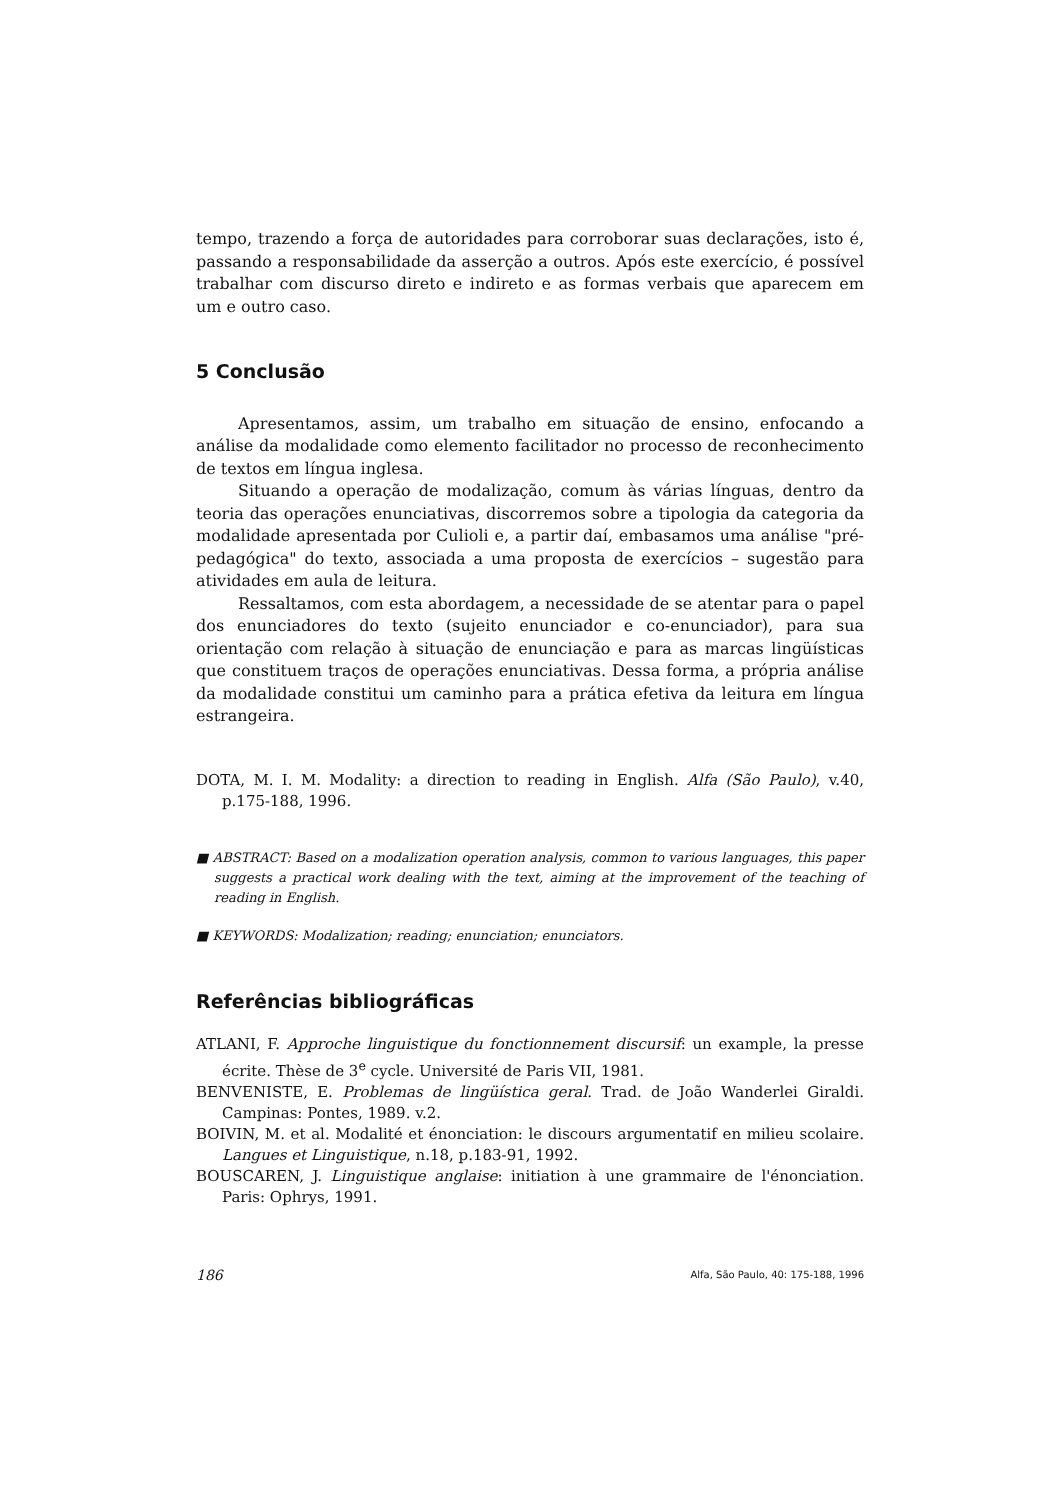tempo, trazendo a força de autoridades para corroborar suas declarações, isto é, passando a responsabilidade da asserção a outros. Após este exercício, é possível trabalhar com discurso direto e indireto e as formas verbais que aparecem em um e outro caso.
5 Conclusão
Apresentamos, assim, um trabalho em situação de ensino, enfocando a análise da modalidade como elemento facilitador no processo de reconhecimento de textos em língua inglesa.
Situando a operação de modalização, comum às várias línguas, dentro da teoria das operações enunciativas, discorremos sobre a tipologia da categoria da modalidade apresentada por Culioli e, a partir daí, embasamos uma análise "pré-pedagógica" do texto, associada a uma proposta de exercícios – sugestão para atividades em aula de leitura.
Ressaltamos, com esta abordagem, a necessidade de se atentar para o papel dos enunciadores do texto (sujeito enunciador e co-enunciador), para sua orientação com relação à situação de enunciação e para as marcas lingüísticas que constituem traços de operações enunciativas. Dessa forma, a própria análise da modalidade constitui um caminho para a prática efetiva da leitura em língua estrangeira.
DOTA, M. I. M. Modality: a direction to reading in English. Alfa (São Paulo), v.40, p.175-188, 1996.
■ ABSTRACT: Based on a modalization operation analysis, common to various languages, this paper suggests a practical work dealing with the text, aiming at the improvement of the teaching of reading in English.
■ KEYWORDS: Modalization; reading; enunciation; enunciators.
Referências bibliográficas
ATLANI, F. Approche linguistique du fonctionnement discursif: un example, la presse écrite. Thèse de 3<sup>e</sup> cycle. Université de Paris VII, 1981.
BENVENISTE, E. Problemas de lingüística geral. Trad. de João Wanderlei Giraldi. Campinas: Pontes, 1989. v.2.
BOIVIN, M. et al. Modalité et énonciation: le discours argumentatif en milieu scolaire. Langues et Linguistique, n.18, p.183-91, 1992.
BOUSCAREN, J. Linguistique anglaise: initiation à une grammaire de l'énonciation. Paris: Ophrys, 1991.
186 Alfa, São Paulo, 40: 175-188, 1996